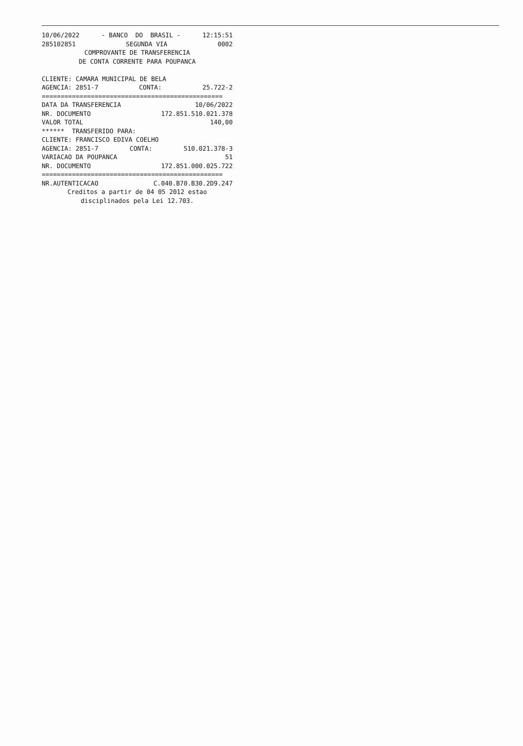10/06/2022 - BANCO DO BRASIL - 12:15:51
285102851 SEGUNDA VIA 0002
COMPROVANTE DE TRANSFERENCIA
DE CONTA CORRENTE PARA POUPANCA
CLIENTE: CAMARA MUNICIPAL DE BELA
AGENCIA: 2851-7 CONTA: 25.722-2
================================================
DATA DA TRANSFERENCIA 10/06/2022
NR. DOCUMENTO 172.851.510.021.378
VALOR TOTAL 140,00
****** TRANSFERIDO PARA:
CLIENTE: FRANCISCO EDIVA COELHO
AGENCIA: 2851-7 CONTA: 510.021.378-3
VARIACAO DA POUPANCA 51
NR. DOCUMENTO 172.851.000.025.722
================================================
NR.AUTENTICACAO C.040.B70.B30.2D9.247
Creditos a partir de 04 05 2012 estao
disciplinados pela Lei 12.703.